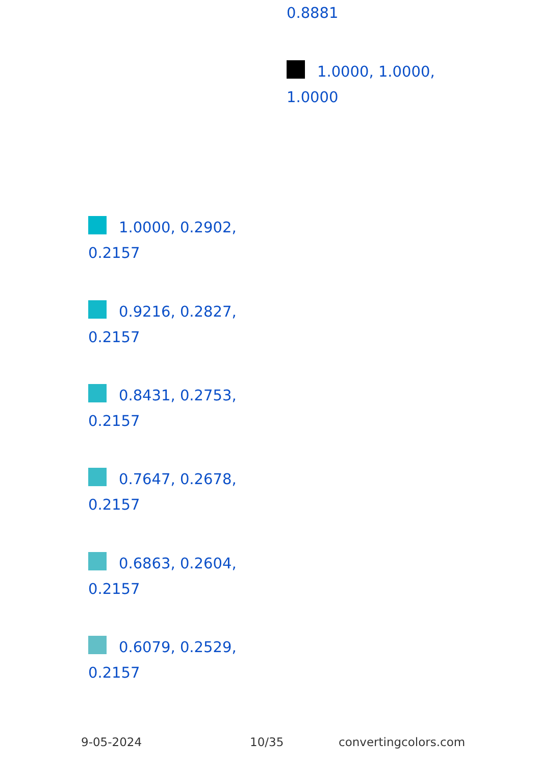0.8881
1.0000, 1.0000, 1.0000
1.0000, 0.2902, 0.2157
0.9216, 0.2827, 0.2157
0.8431, 0.2753, 0.2157
0.7647, 0.2678, 0.2157
0.6863, 0.2604, 0.2157
0.6079, 0.2529, 0.2157
9-05-2024 10/35 convertingcolors.com